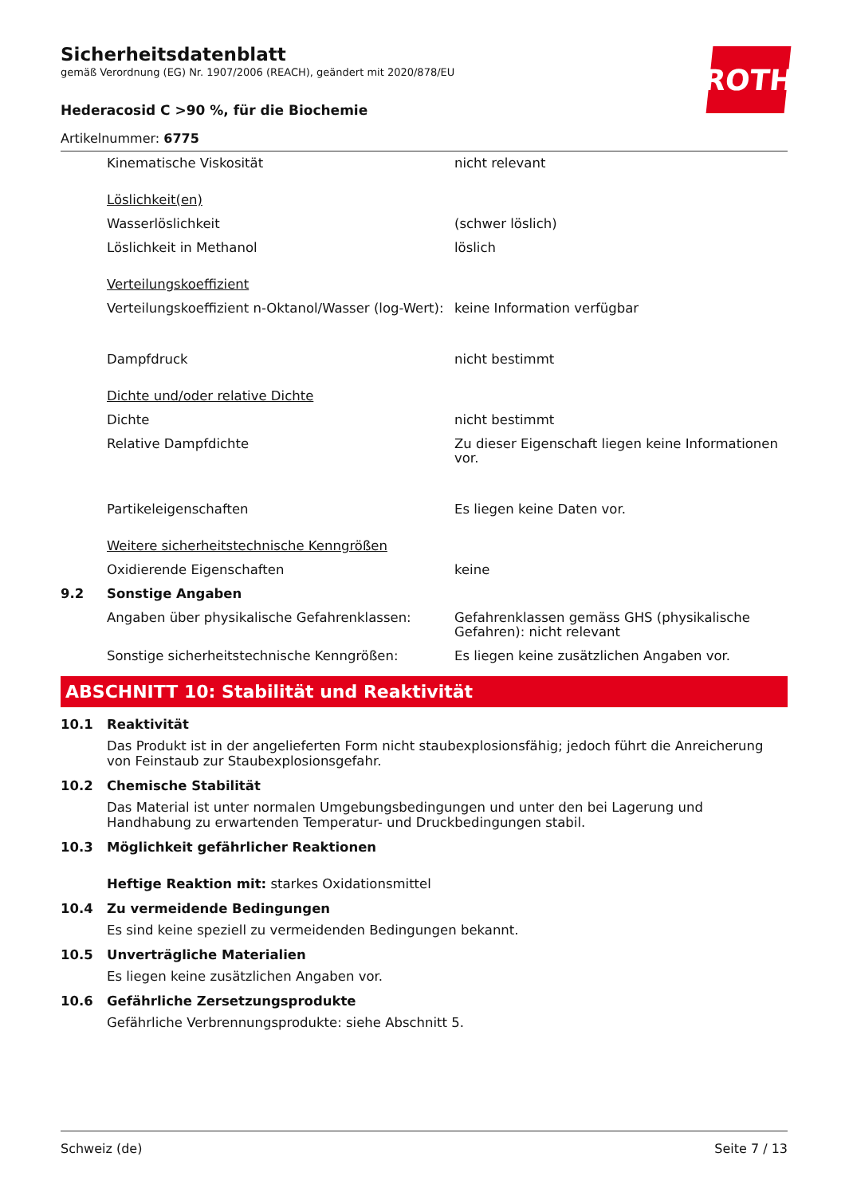Sicherheitsdatenblatt
gemäß Verordnung (EG) Nr. 1907/2006 (REACH), geändert mit 2020/878/EU
ROTH
Hederacosid C >90 %, für die Biochemie
Artikelnummer: 6775
| | Kinematische Viskosität | nicht relevant |
| | Löslichkeit(en) | |
| | Wasserlöslichkeit | (schwer löslich) |
| | Löslichkeit in Methanol | löslich |
| | Verteilungskoeffizient | |
| | Verteilungskoeffizient n-Oktanol/Wasser (log-Wert): | keine Information verfügbar |
| | Dampfdruck | nicht bestimmt |
| | Dichte und/oder relative Dichte | |
| | Dichte | nicht bestimmt |
| | Relative Dampfdichte | Zu dieser Eigenschaft liegen keine Informationen vor. |
| | Partikeleigenschaften | Es liegen keine Daten vor. |
| | Weitere sicherheitstechnische Kenngrößen | |
| | Oxidierende Eigenschaften | keine |
| 9.2 | Sonstige Angaben | |
| | Angaben über physikalische Gefahrenklassen: | Gefahrenklassen gemäss GHS (physikalische Gefahren): nicht relevant |
| | Sonstige sicherheitstechnische Kenngrößen: | Es liegen keine zusätzlichen Angaben vor. |
ABSCHNITT 10: Stabilität und Reaktivität
10.1 Reaktivität
Das Produkt ist in der angelieferten Form nicht staubexplosionsfähig; jedoch führt die Anreicherung von Feinstaub zur Staubexplosionsgefahr.
10.2 Chemische Stabilität
Das Material ist unter normalen Umgebungsbedingungen und unter den bei Lagerung und Handhabung zu erwartenden Temperatur- und Druckbedingungen stabil.
10.3 Möglichkeit gefährlicher Reaktionen
Heftige Reaktion mit: starkes Oxidationsmittel
10.4 Zu vermeidende Bedingungen
Es sind keine speziell zu vermeidenden Bedingungen bekannt.
10.5 Unverträgliche Materialien
Es liegen keine zusätzlichen Angaben vor.
10.6 Gefährliche Zersetzungsprodukte
Gefährliche Verbrennungsprodukte: siehe Abschnitt 5.
Schweiz (de) Seite 7 / 13